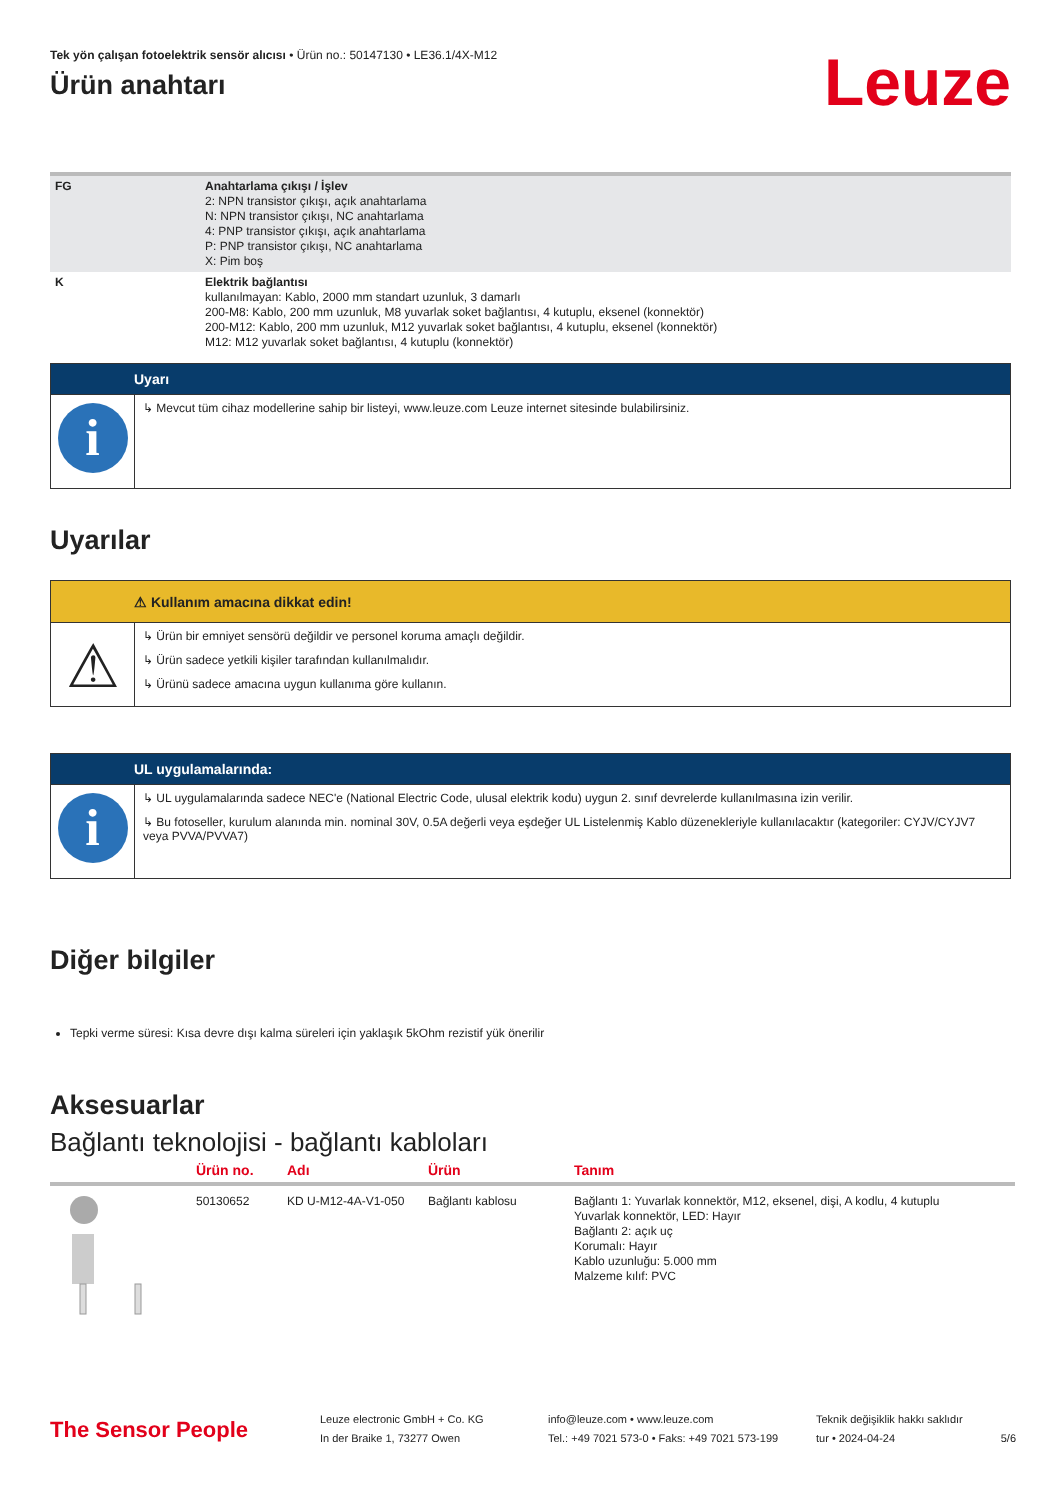Tek yön çalışan fotoelektrik sensör alıcısı • Ürün no.: 50147130 • LE36.1/4X-M12
Ürün anahtarı
Leuze
| FG | Anahtarlama çıkışı / İşlev 2: NPN transistor çıkışı, açık anahtarlama N: NPN transistor çıkışı, NC anahtarlama 4: PNP transistor çıkışı, açık anahtarlama P: PNP transistor çıkışı, NC anahtarlama X: Pim boş |
| K | Elektrik bağlantısı kullanılmayan: Kablo, 2000 mm standart uzunluk, 3 damarlı 200-M8: Kablo, 200 mm uzunluk, M8 yuvarlak soket bağlantısı, 4 kutuplu, eksenel (konnektör) 200-M12: Kablo, 200 mm uzunluk, M12 yuvarlak soket bağlantısı, 4 kutuplu, eksenel (konnektör) M12: M12 yuvarlak soket bağlantısı, 4 kutuplu (konnektör) |
Uyarı
i
↳ Mevcut tüm cihaz modellerine sahip bir listeyi, www.leuze.com Leuze internet sitesinde bulabilirsiniz.
Uyarılar
⚠ Kullanım amacına dikkat edin!
⚠
↳ Ürün bir emniyet sensörü değildir ve personel koruma amaçlı değildir.
↳ Ürün sadece yetkili kişiler tarafından kullanılmalıdır.
↳ Ürünü sadece amacına uygun kullanıma göre kullanın.
UL uygulamalarında:
i
↳ UL uygulamalarında sadece NEC'e (National Electric Code, ulusal elektrik kodu) uygun 2. sınıf devrelerde kullanılmasına izin verilir.
↳ Bu fotoseller, kurulum alanında min. nominal 30V, 0.5A değerli veya eşdeğer UL Listelenmiş Kablo düzenekleriyle kullanılacaktır (kategoriler: CYJV/CYJV7 veya PVVA/PVVA7)
Diğer bilgiler
Tepki verme süresi: Kısa devre dışı kalma süreleri için yaklaşık 5kOhm rezistif yük önerilir
Aksesuarlar
Bağlantı teknolojisi - bağlantı kabloları
| | Ürün no. | Adı | Ürün | Tanım |
| --- | --- | --- | --- | --- |
| | 50130652 | KD U-M12-4A-V1-050 | Bağlantı kablosu | Bağlantı 1: Yuvarlak konnektör, M12, eksenel, dişi, A kodlu, 4 kutuplu Yuvarlak konnektör, LED: Hayır Bağlantı 2: açık uç Korumalı: Hayır Kablo uzunluğu: 5.000 mm Malzeme kılıf: PVC |
The Sensor People
Leuze electronic GmbH + Co. KG
In der Braike 1, 73277 Owen
info@leuze.com • www.leuze.com
Tel.: +49 7021 573-0 • Faks: +49 7021 573-199
Teknik değişiklik hakkı saklıdır
tur • 2024-04-24
5/6